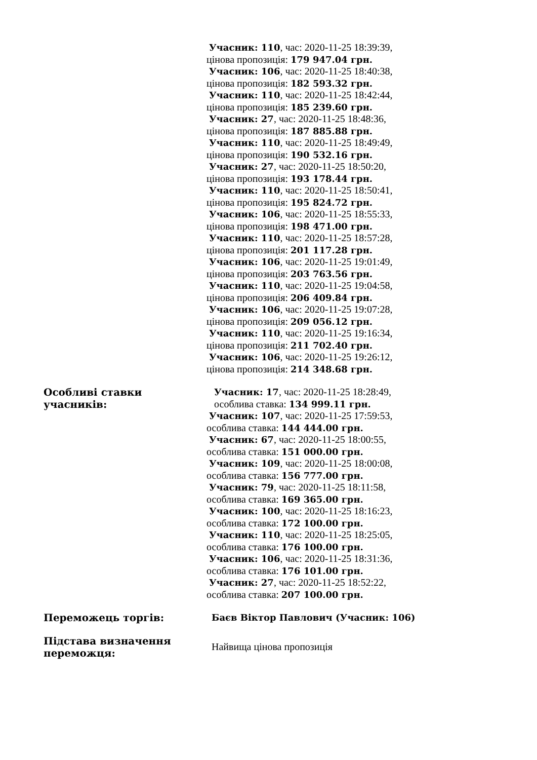| | Учасник: 110 , час: 2020-11-25 18:39:39, цінова пропозиція: 179 947.04 грн. Учасник: 106 , час: 2020-11-25 18:40:38, цінова пропозиція: 182 593.32 грн. Учасник: 110 , час: 2020-11-25 18:42:44, цінова пропозиція: 185 239.60 грн. Учасник: 27 , час: 2020-11-25 18:48:36, цінова пропозиція: 187 885.88 грн. Учасник: 110 , час: 2020-11-25 18:49:49, цінова пропозиція: 190 532.16 грн. Учасник: 27 , час: 2020-11-25 18:50:20, цінова пропозиція: 193 178.44 грн. Учасник: 110 , час: 2020-11-25 18:50:41, цінова пропозиція: 195 824.72 грн. Учасник: 106 , час: 2020-11-25 18:55:33, цінова пропозиція: 198 471.00 грн. Учасник: 110 , час: 2020-11-25 18:57:28, цінова пропозиція: 201 117.28 грн. Учасник: 106 , час: 2020-11-25 19:01:49, цінова пропозиція: 203 763.56 грн. Учасник: 110 , час: 2020-11-25 19:04:58, цінова пропозиція: 206 409.84 грн. Учасник: 106 , час: 2020-11-25 19:07:28, цінова пропозиція: 209 056.12 грн. Учасник: 110 , час: 2020-11-25 19:16:34, цінова пропозиція: 211 702.40 грн. Учасник: 106 , час: 2020-11-25 19:26:12, цінова пропозиція: 214 348.68 грн. |
| Особливі ставки учасників: | Учасник: 17 , час: 2020-11-25 18:28:49, особлива ставка: 134 999.11 грн. Учасник: 107 , час: 2020-11-25 17:59:53, особлива ставка: 144 444.00 грн. Учасник: 67 , час: 2020-11-25 18:00:55, особлива ставка: 151 000.00 грн. Учасник: 109 , час: 2020-11-25 18:00:08, особлива ставка: 156 777.00 грн. Учасник: 79 , час: 2020-11-25 18:11:58, особлива ставка: 169 365.00 грн. Учасник: 100 , час: 2020-11-25 18:16:23, особлива ставка: 172 100.00 грн. Учасник: 110 , час: 2020-11-25 18:25:05, особлива ставка: 176 100.00 грн. Учасник: 106 , час: 2020-11-25 18:31:36, особлива ставка: 176 101.00 грн. Учасник: 27 , час: 2020-11-25 18:52:22, особлива ставка: 207 100.00 грн. |
| Переможець торгів: | Баєв Віктор Павлович (Учасник: 106) |
| Підстава визначення переможця: | Найвища цінова пропозиція |